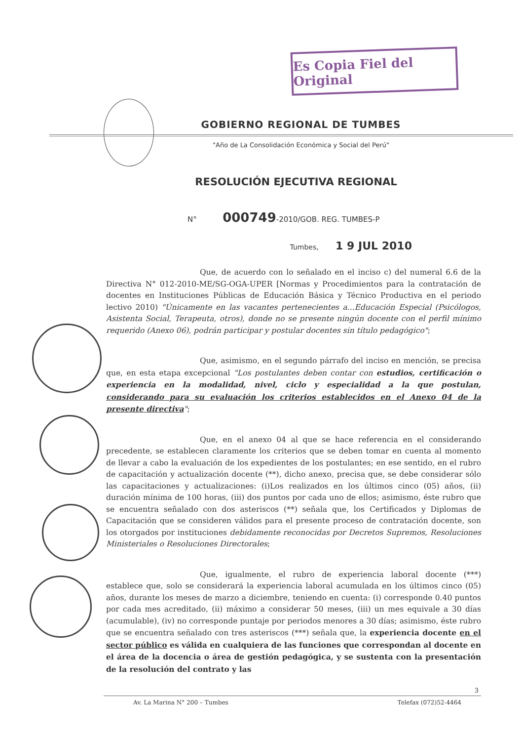Es Copia Fiel del Original
GOBIERNO REGIONAL DE TUMBES
"Año de La Consolidación Económica y Social del Perú"
RESOLUCIÓN EJECUTIVA REGIONAL
N° 000749-2010/GOB. REG. TUMBES-P
Tumbes, 1 9 JUL 2010
Que, de acuerdo con lo señalado en el inciso c) del numeral 6.6 de la Directiva N° 012-2010-ME/SG-OGA-UPER [Normas y Procedimientos para la contratación de docentes en Instituciones Públicas de Educación Básica y Técnico Productiva en el periodo lectivo 2010) "Únicamente en las vacantes pertenecientes a...Educación Especial (Psicólogos, Asistenta Social, Terapeuta, otros), donde no se presente ningún docente con el perfil mínimo requerido (Anexo 06), podrán participar y postular docentes sin título pedagógico";
Que, asimismo, en el segundo párrafo del inciso en mención, se precisa que, en esta etapa excepcional "Los postulantes deben contar con estudios, certificación o experiencia en la modalidad, nivel, ciclo y especialidad a la que postulan, considerando para su evaluación los criterios establecidos en el Anexo 04 de la presente directiva";
Que, en el anexo 04 al que se hace referencia en el considerando precedente, se establecen claramente los criterios que se deben tomar en cuenta al momento de llevar a cabo la evaluación de los expedientes de los postulantes; en ese sentido, en el rubro de capacitación y actualización docente (**), dicho anexo, precisa que, se debe considerar sólo las capacitaciones y actualizaciones: (i)Los realizados en los últimos cinco (05) años, (ii) duración mínima de 100 horas, (iii) dos puntos por cada uno de ellos; asimismo, éste rubro que se encuentra señalado con dos asteriscos (**) señala que, los Certificados y Diplomas de Capacitación que se consideren válidos para el presente proceso de contratación docente, son los otorgados por instituciones debidamente reconocidas por Decretos Supremos, Resoluciones Ministeriales o Resoluciones Directorales;
Que, igualmente, el rubro de experiencia laboral docente (***) establece que, solo se considerará la experiencia laboral acumulada en los últimos cinco (05) años, durante los meses de marzo a diciembre, teniendo en cuenta: (i) corresponde 0.40 puntos por cada mes acreditado, (ii) máximo a considerar 50 meses, (iii) un mes equivale a 30 días (acumulable), (iv) no corresponde puntaje por periodos menores a 30 días; asimismo, éste rubro que se encuentra señalado con tres asteriscos (***) señala que, la experiencia docente en el sector público es válida en cualquiera de las funciones que correspondan al docente en el área de la docencia o área de gestión pedagógica, y se sustenta con la presentación de la resolución del contrato y las
3
Av. La Marina N° 200 – Tumbes Telefax (072)52-4464